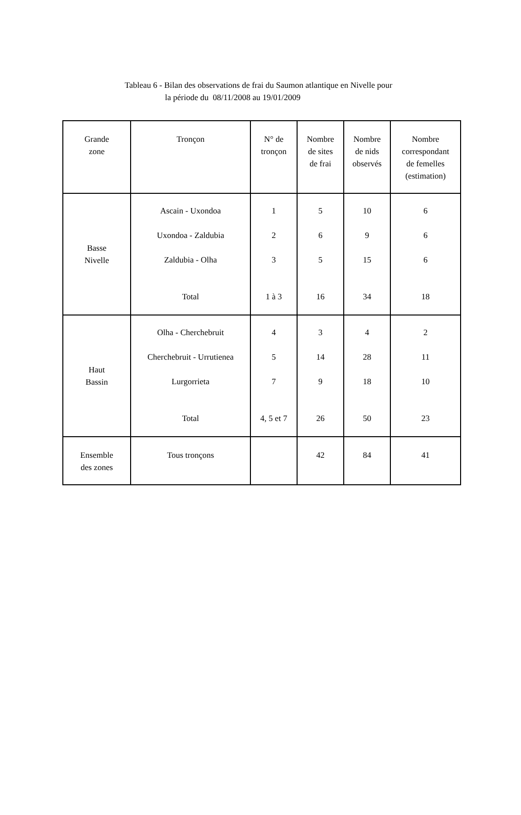Tableau 6 - Bilan des observations de frai du Saumon atlantique en Nivelle pour
la période du 08/11/2008 au 19/01/2009
| Grande zone | Tronçon | N° de tronçon | Nombre de sites de frai | Nombre de nids observés | Nombre correspondant de femelles (estimation) |
| Basse Nivelle | Ascain - Uxondoa Uxondoa - Zaldubia Zaldubia - Olha Total | 1 2 3 1 à 3 | 5 6 5 16 | 10 9 15 34 | 6 6 6 18 |
| Haut Bassin | Olha - Cherchebruit Cherchebruit - Urrutienea Lurgorrieta Total | 4 5 7 4, 5 et 7 | 3 14 9 26 | 4 28 18 50 | 2 11 10 23 |
| Ensemble des zones | Tous tronçons | | 42 | 84 | 41 |